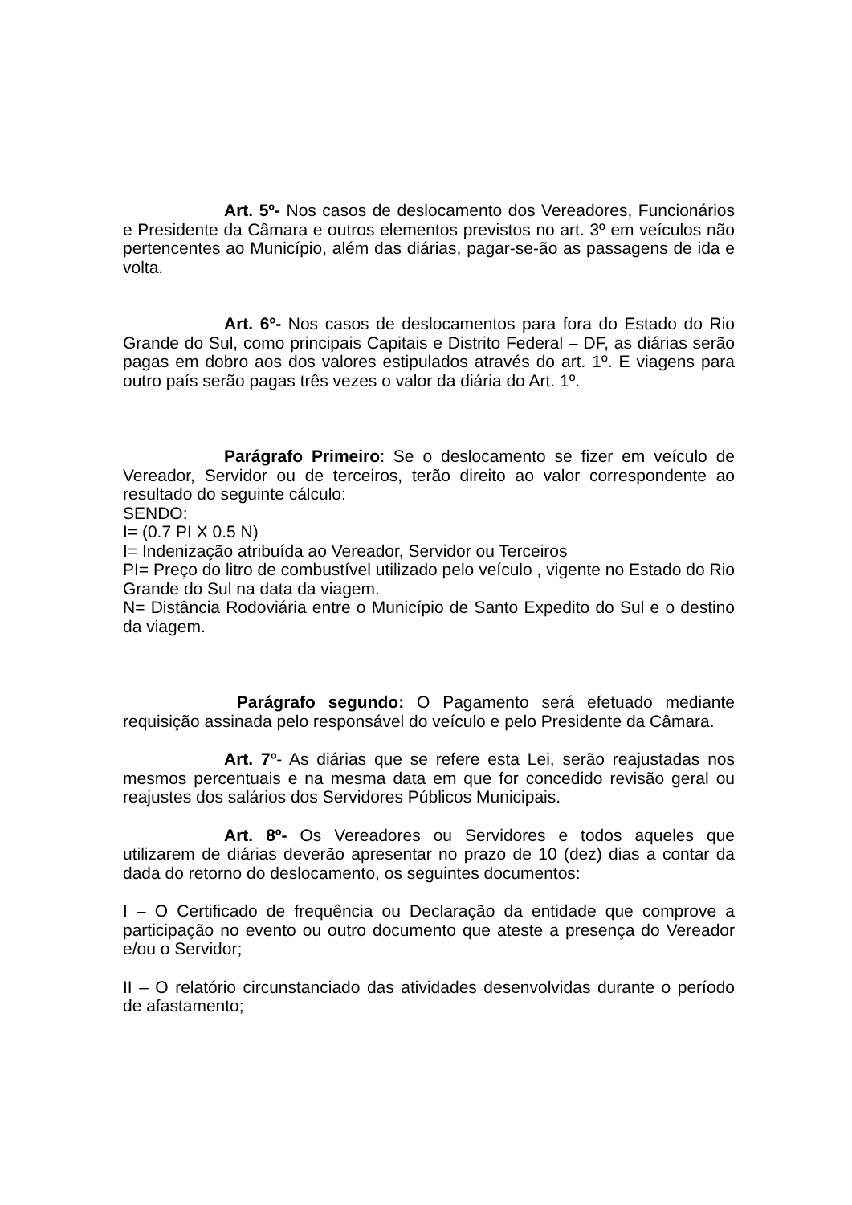Art. 5º- Nos casos de deslocamento dos Vereadores, Funcionários e Presidente da Câmara e outros elementos previstos no art. 3º em veículos não pertencentes ao Município, além das diárias, pagar-se-ão as passagens de ida e volta.
Art. 6º- Nos casos de deslocamentos para fora do Estado do Rio Grande do Sul, como principais Capitais e Distrito Federal – DF, as diárias serão pagas em dobro aos dos valores estipulados através do art. 1º. E viagens para outro país serão pagas três vezes o valor da diária do Art. 1º.
Parágrafo Primeiro: Se o deslocamento se fizer em veículo de Vereador, Servidor ou de terceiros, terão direito ao valor correspondente ao resultado do seguinte cálculo:
SENDO:
I= (0.7 PI X 0.5 N)
I= Indenização atribuída ao Vereador, Servidor ou Terceiros
PI= Preço do litro de combustível utilizado pelo veículo , vigente no Estado do Rio Grande do Sul na data da viagem.
N= Distância Rodoviária entre o Município de Santo Expedito do Sul e o destino da viagem.
Parágrafo segundo: O Pagamento será efetuado mediante requisição assinada pelo responsável do veículo e pelo Presidente da Câmara.
Art. 7º- As diárias que se refere esta Lei, serão reajustadas nos mesmos percentuais e na mesma data em que for concedido revisão geral ou reajustes dos salários dos Servidores Públicos Municipais.
Art. 8º- Os Vereadores ou Servidores e todos aqueles que utilizarem de diárias deverão apresentar no prazo de 10 (dez) dias a contar da dada do retorno do deslocamento, os seguintes documentos:
I – O Certificado de frequência ou Declaração da entidade que comprove a participação no evento ou outro documento que ateste a presença do Vereador e/ou o Servidor;
II – O relatório circunstanciado das atividades desenvolvidas durante o período de afastamento;